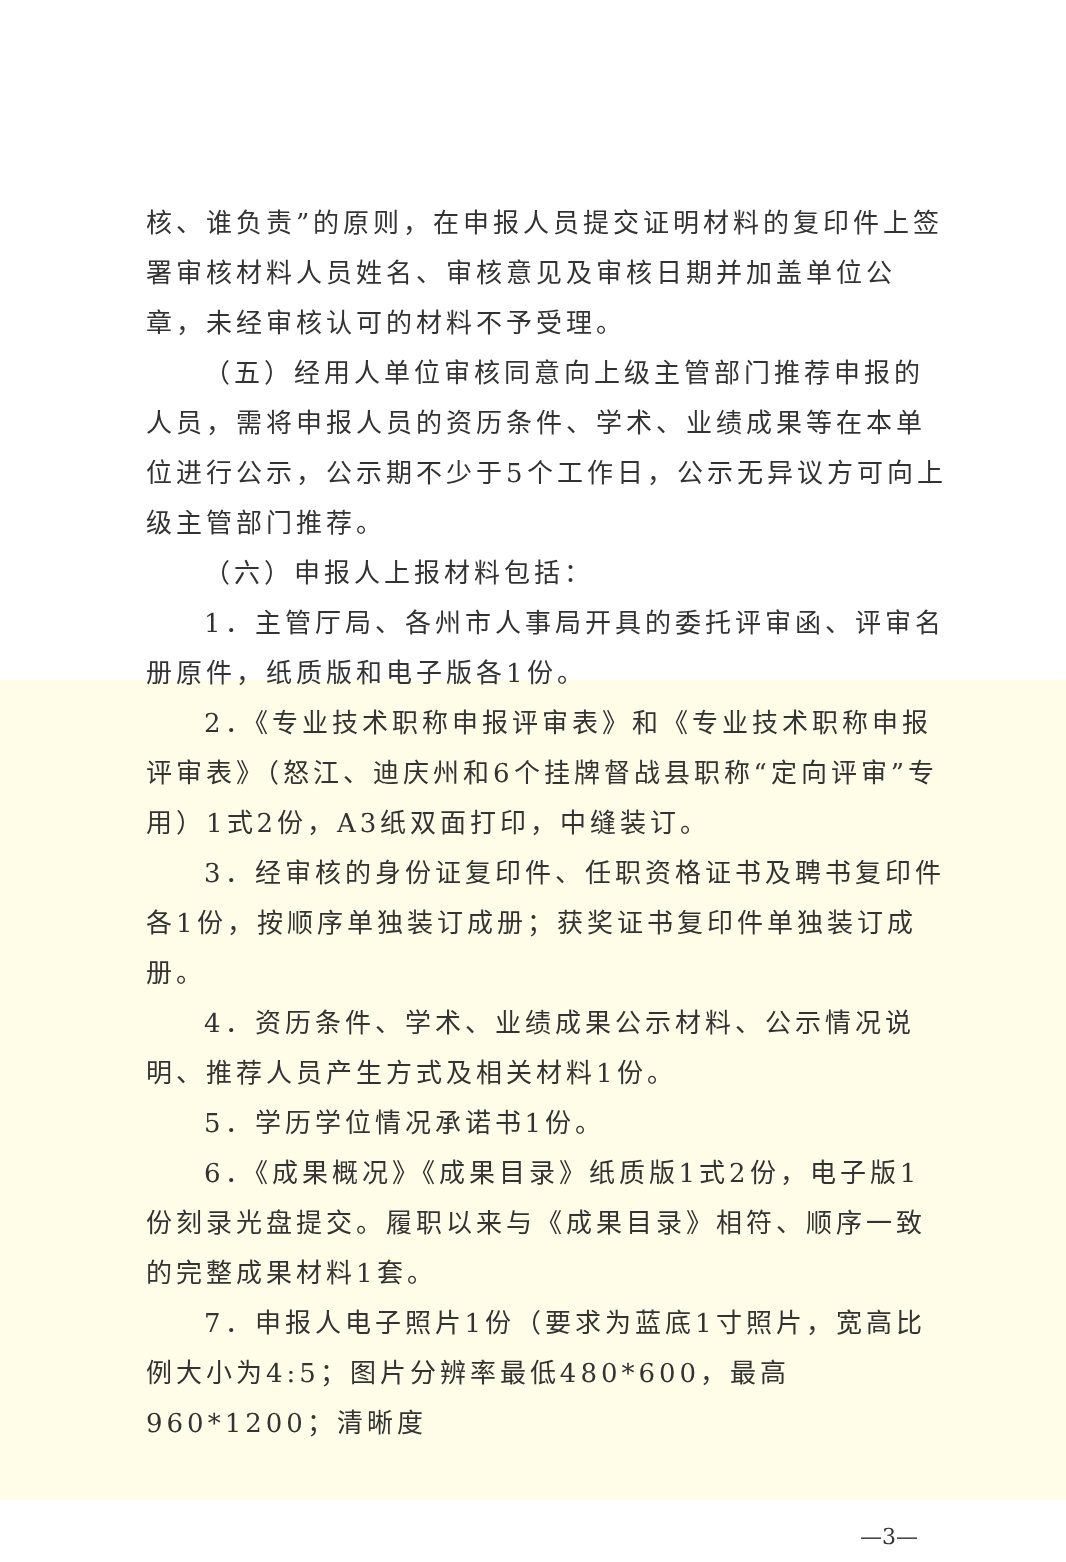核、谁负责”的原则，在申报人员提交证明材料的复印件上签署审核材料人员姓名、审核意见及审核日期并加盖单位公章，未经审核认可的材料不予受理。
（五）经用人单位审核同意向上级主管部门推荐申报的人员，需将申报人员的资历条件、学术、业绩成果等在本单位进行公示，公示期不少于5个工作日，公示无异议方可向上级主管部门推荐。
（六）申报人上报材料包括：
1．主管厅局、各州市人事局开具的委托评审函、评审名册原件，纸质版和电子版各1份。
2．《专业技术职称申报评审表》和《专业技术职称申报评审表》（怒江、迪庆州和6个挂牌督战县职称“定向评审”专用）1式2份，A3纸双面打印，中缝装订。
3．经审核的身份证复印件、任职资格证书及聘书复印件各1份，按顺序单独装订成册；获奖证书复印件单独装订成册。
4．资历条件、学术、业绩成果公示材料、公示情况说明、推荐人员产生方式及相关材料1份。
5．学历学位情况承诺书1份。
6．《成果概况》《成果目录》纸质版1式2份，电子版1份刻录光盘提交。履职以来与《成果目录》相符、顺序一致的完整成果材料1套。
7．申报人电子照片1份（要求为蓝底1寸照片，宽高比例大小为4:5；图片分辨率最低480*600，最高960*1200；清晰度
—3—